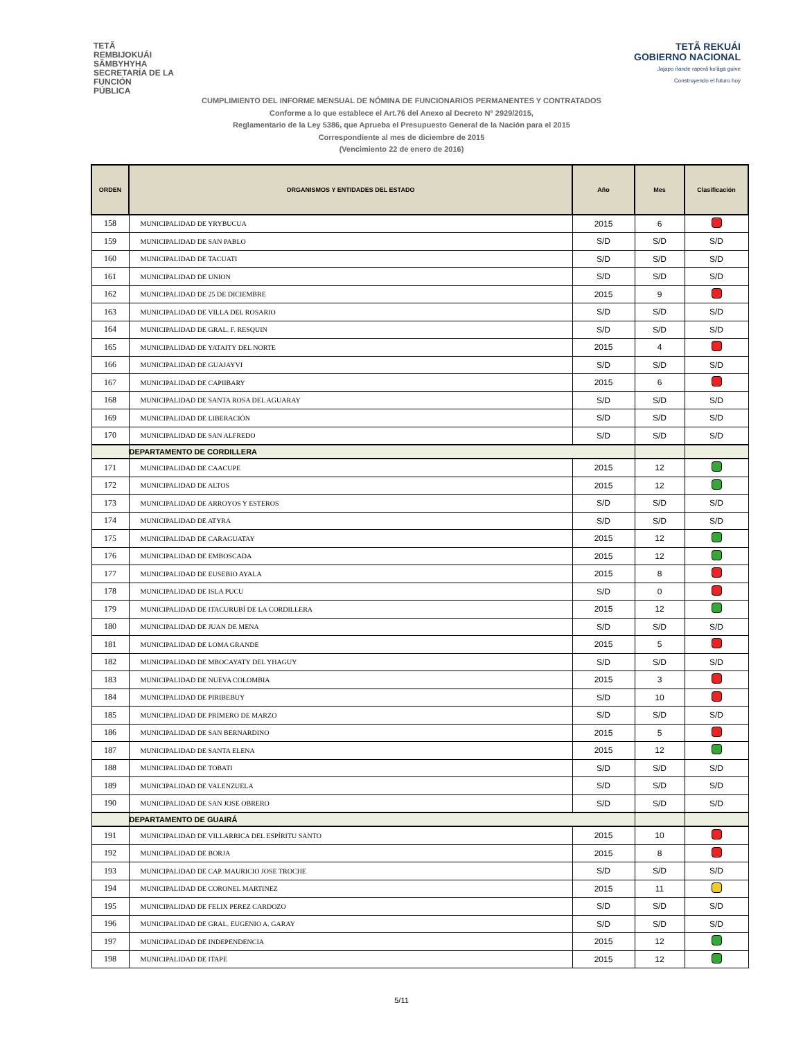TETÃ
REMBIJOKUÁI
SÃMBYHYHA
SECRETARÍA DE LA
FUNCIÓN
PÚBLICA
TETÃ REKUÁI
GOBIERNO NACIONAL
Jajapo ñande raperã ko'ãga guive
Construyendo el futuro hoy
CUMPLIMIENTO DEL INFORME MENSUAL DE NÓMINA DE FUNCIONARIOS PERMANENTES Y CONTRATADOS
Conforme a lo que establece el Art.76 del Anexo al Decreto N° 2929/2015,
Reglamentario de la Ley 5386, que Aprueba el Presupuesto General de la Nación para el 2015
Correspondiente al mes de diciembre de 2015
(Vencimiento 22 de enero de 2016)
| ORDEN | ORGANISMOS Y ENTIDADES DEL ESTADO | Año | Mes | Clasificación |
| --- | --- | --- | --- | --- |
| 158 | MUNICIPALIDAD DE YRYBUCUA | 2015 | 6 | |
| 159 | MUNICIPALIDAD DE SAN PABLO | S/D | S/D | S/D |
| 160 | MUNICIPALIDAD DE TACUATI | S/D | S/D | S/D |
| 161 | MUNICIPALIDAD DE UNION | S/D | S/D | S/D |
| 162 | MUNICIPALIDAD DE 25 DE DICIEMBRE | 2015 | 9 | |
| 163 | MUNICIPALIDAD DE VILLA DEL ROSARIO | S/D | S/D | S/D |
| 164 | MUNICIPALIDAD DE GRAL. F. RESQUIN | S/D | S/D | S/D |
| 165 | MUNICIPALIDAD DE YATAITY DEL NORTE | 2015 | 4 | |
| 166 | MUNICIPALIDAD DE GUAJAYVI | S/D | S/D | S/D |
| 167 | MUNICIPALIDAD DE CAPIIBARY | 2015 | 6 | |
| 168 | MUNICIPALIDAD DE SANTA ROSA DEL AGUARAY | S/D | S/D | S/D |
| 169 | MUNICIPALIDAD DE LIBERACIÓN | S/D | S/D | S/D |
| 170 | MUNICIPALIDAD DE SAN ALFREDO | S/D | S/D | S/D |
| | DEPARTAMENTO DE CORDILLERA | | | |
| 171 | MUNICIPALIDAD DE CAACUPE | 2015 | 12 | |
| 172 | MUNICIPALIDAD DE ALTOS | 2015 | 12 | |
| 173 | MUNICIPALIDAD DE ARROYOS Y ESTEROS | S/D | S/D | S/D |
| 174 | MUNICIPALIDAD DE ATYRA | S/D | S/D | S/D |
| 175 | MUNICIPALIDAD DE CARAGUATAY | 2015 | 12 | |
| 176 | MUNICIPALIDAD DE EMBOSCADA | 2015 | 12 | |
| 177 | MUNICIPALIDAD DE EUSEBIO AYALA | 2015 | 8 | |
| 178 | MUNICIPALIDAD DE ISLA PUCU | S/D | 0 | |
| 179 | MUNICIPALIDAD DE ITACURUBÍ DE LA CORDILLERA | 2015 | 12 | |
| 180 | MUNICIPALIDAD DE JUAN DE MENA | S/D | S/D | S/D |
| 181 | MUNICIPALIDAD DE LOMA GRANDE | 2015 | 5 | |
| 182 | MUNICIPALIDAD DE MBOCAYATY DEL YHAGUY | S/D | S/D | S/D |
| 183 | MUNICIPALIDAD DE NUEVA COLOMBIA | 2015 | 3 | |
| 184 | MUNICIPALIDAD DE PIRIBEBUY | S/D | 10 | |
| 185 | MUNICIPALIDAD DE PRIMERO DE MARZO | S/D | S/D | S/D |
| 186 | MUNICIPALIDAD DE SAN BERNARDINO | 2015 | 5 | |
| 187 | MUNICIPALIDAD DE SANTA ELENA | 2015 | 12 | |
| 188 | MUNICIPALIDAD DE TOBATI | S/D | S/D | S/D |
| 189 | MUNICIPALIDAD DE VALENZUELA | S/D | S/D | S/D |
| 190 | MUNICIPALIDAD DE SAN JOSE OBRERO | S/D | S/D | S/D |
| | DEPARTAMENTO DE GUAIRÁ | | | |
| 191 | MUNICIPALIDAD DE VILLARRICA DEL ESPÍRITU SANTO | 2015 | 10 | |
| 192 | MUNICIPALIDAD DE BORJA | 2015 | 8 | |
| 193 | MUNICIPALIDAD DE CAP. MAURICIO JOSE TROCHE | S/D | S/D | S/D |
| 194 | MUNICIPALIDAD DE CORONEL MARTINEZ | 2015 | 11 | |
| 195 | MUNICIPALIDAD DE FELIX PEREZ CARDOZO | S/D | S/D | S/D |
| 196 | MUNICIPALIDAD DE GRAL. EUGENIO A. GARAY | S/D | S/D | S/D |
| 197 | MUNICIPALIDAD DE INDEPENDENCIA | 2015 | 12 | |
| 198 | MUNICIPALIDAD DE ITAPE | 2015 | 12 | |
5/11